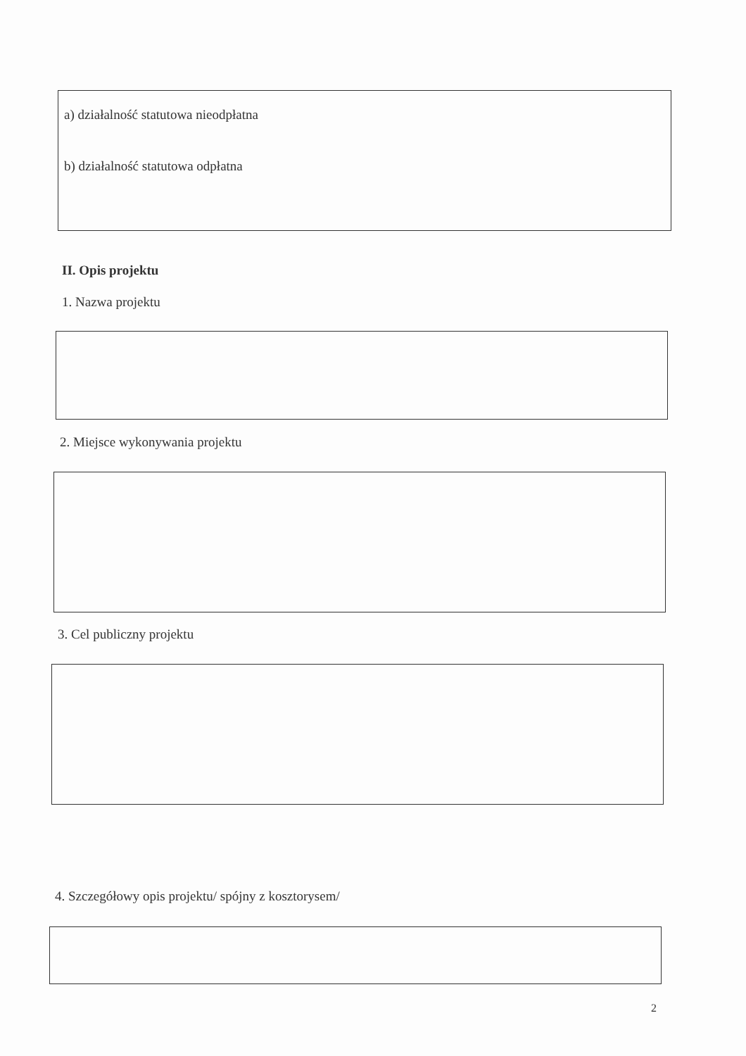a) działalność statutowa nieodpłatna
b) działalność statutowa odpłatna
II. Opis projektu
1. Nazwa projektu
2. Miejsce wykonywania projektu
3. Cel publiczny projektu
4. Szczegółowy opis projektu/ spójny z kosztorysem/
2